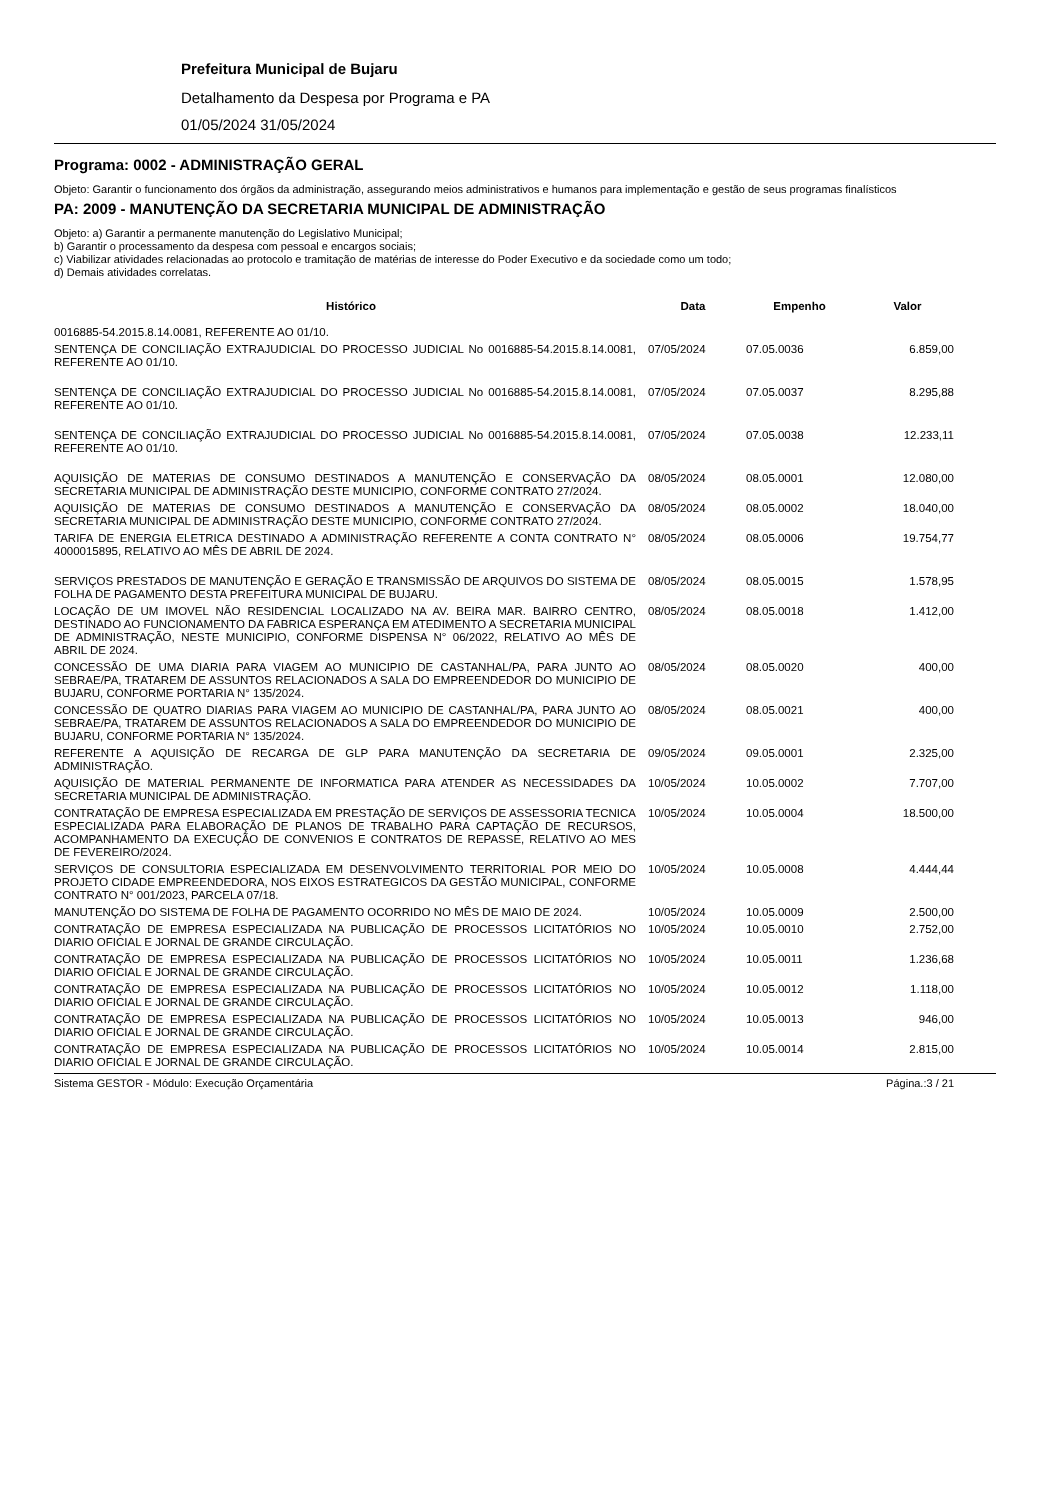Prefeitura Municipal de Bujaru
Detalhamento da Despesa por Programa e PA
01/05/2024 31/05/2024
Programa: 0002 - ADMINISTRAÇÃO GERAL
Objeto: Garantir o funcionamento dos órgãos da administração, assegurando meios administrativos e humanos para implementação e gestão de seus programas finalísticos
PA: 2009 - MANUTENÇÃO DA SECRETARIA MUNICIPAL DE ADMINISTRAÇÃO
Objeto: a) Garantir a permanente manutenção do Legislativo Municipal;
b) Garantir o processamento da despesa com pessoal e encargos sociais;
c) Viabilizar atividades relacionadas ao protocolo e tramitação de matérias de interesse do Poder Executivo e da sociedade como um todo;
d) Demais atividades correlatas.
| Histórico | Data | Empenho | Valor |
| --- | --- | --- | --- |
| 0016885-54.2015.8.14.0081, REFERENTE AO 01/10. | | | |
| SENTENÇA DE CONCILIAÇÃO EXTRAJUDICIAL DO PROCESSO JUDICIAL No 0016885-54.2015.8.14.0081, REFERENTE AO 01/10. | 07/05/2024 | 07.05.0036 | 6.859,00 |
| SENTENÇA DE CONCILIAÇÃO EXTRAJUDICIAL DO PROCESSO JUDICIAL No 0016885-54.2015.8.14.0081, REFERENTE AO 01/10. | 07/05/2024 | 07.05.0037 | 8.295,88 |
| SENTENÇA DE CONCILIAÇÃO EXTRAJUDICIAL DO PROCESSO JUDICIAL No 0016885-54.2015.8.14.0081, REFERENTE AO 01/10. | 07/05/2024 | 07.05.0038 | 12.233,11 |
| AQUISIÇÃO DE MATERIAS DE CONSUMO DESTINADOS A MANUTENÇÃO E CONSERVAÇÃO DA SECRETARIA MUNICIPAL DE ADMINISTRAÇÃO DESTE MUNICIPIO, CONFORME CONTRATO 27/2024. | 08/05/2024 | 08.05.0001 | 12.080,00 |
| AQUISIÇÃO DE MATERIAS DE CONSUMO DESTINADOS A MANUTENÇÃO E CONSERVAÇÃO DA SECRETARIA MUNICIPAL DE ADMINISTRAÇÃO DESTE MUNICIPIO, CONFORME CONTRATO 27/2024. | 08/05/2024 | 08.05.0002 | 18.040,00 |
| TARIFA DE ENERGIA ELETRICA DESTINADO A ADMINISTRAÇÃO REFERENTE A CONTA CONTRATO N° 4000015895, RELATIVO AO MÊS DE ABRIL DE 2024. | 08/05/2024 | 08.05.0006 | 19.754,77 |
| SERVIÇOS PRESTADOS DE MANUTENÇÃO E GERAÇÃO E TRANSMISSÃO DE ARQUIVOS DO SISTEMA DE FOLHA DE PAGAMENTO DESTA PREFEITURA MUNICIPAL DE BUJARU. | 08/05/2024 | 08.05.0015 | 1.578,95 |
| LOCAÇÃO DE UM IMOVEL NÃO RESIDENCIAL LOCALIZADO NA AV. BEIRA MAR. BAIRRO CENTRO, DESTINADO AO FUNCIONAMENTO DA FABRICA ESPERANÇA EM ATEDIMENTO A SECRETARIA MUNICIPAL DE ADMINISTRAÇÃO, NESTE MUNICIPIO, CONFORME DISPENSA N° 06/2022, RELATIVO AO MÊS DE ABRIL DE 2024. | 08/05/2024 | 08.05.0018 | 1.412,00 |
| CONCESSÃO DE UMA DIARIA PARA VIAGEM AO MUNICIPIO DE CASTANHAL/PA, PARA JUNTO AO SEBRAE/PA, TRATAREM DE ASSUNTOS RELACIONADOS A SALA DO EMPREENDEDOR DO MUNICIPIO DE BUJARU, CONFORME PORTARIA N° 135/2024. | 08/05/2024 | 08.05.0020 | 400,00 |
| CONCESSÃO DE QUATRO DIARIAS PARA VIAGEM AO MUNICIPIO DE CASTANHAL/PA, PARA JUNTO AO SEBRAE/PA, TRATAREM DE ASSUNTOS RELACIONADOS A SALA DO EMPREENDEDOR DO MUNICIPIO DE BUJARU, CONFORME PORTARIA N° 135/2024. | 08/05/2024 | 08.05.0021 | 400,00 |
| REFERENTE A AQUISIÇÃO DE RECARGA DE GLP PARA MANUTENÇÃO DA SECRETARIA DE ADMINISTRAÇÃO. | 09/05/2024 | 09.05.0001 | 2.325,00 |
| AQUISIÇÃO DE MATERIAL PERMANENTE DE INFORMATICA PARA ATENDER AS NECESSIDADES DA SECRETARIA MUNICIPAL DE ADMINISTRAÇÃO. | 10/05/2024 | 10.05.0002 | 7.707,00 |
| CONTRATAÇÃO DE EMPRESA ESPECIALIZADA EM PRESTAÇÃO DE SERVIÇOS DE ASSESSORIA TECNICA ESPECIALIZADA PARA ELABORAÇÃO DE PLANOS DE TRABALHO PARA CAPTAÇÃO DE RECURSOS, ACOMPANHAMENTO DA EXECUÇÃO DE CONVENIOS E CONTRATOS DE REPASSE, RELATIVO AO MES DE FEVEREIRO/2024. | 10/05/2024 | 10.05.0004 | 18.500,00 |
| SERVIÇOS DE CONSULTORIA ESPECIALIZADA EM DESENVOLVIMENTO TERRITORIAL POR MEIO DO PROJETO CIDADE EMPREENDEDORA, NOS EIXOS ESTRATEGICOS DA GESTÃO MUNICIPAL, CONFORME CONTRATO N° 001/2023, PARCELA 07/18. | 10/05/2024 | 10.05.0008 | 4.444,44 |
| MANUTENÇÃO DO SISTEMA DE FOLHA DE PAGAMENTO OCORRIDO NO MÊS DE MAIO DE 2024. | 10/05/2024 | 10.05.0009 | 2.500,00 |
| CONTRATAÇÃO DE EMPRESA ESPECIALIZADA NA PUBLICAÇÃO DE PROCESSOS LICITATÓRIOS NO DIARIO OFICIAL E JORNAL DE GRANDE CIRCULAÇÃO. | 10/05/2024 | 10.05.0010 | 2.752,00 |
| CONTRATAÇÃO DE EMPRESA ESPECIALIZADA NA PUBLICAÇÃO DE PROCESSOS LICITATÓRIOS NO DIARIO OFICIAL E JORNAL DE GRANDE CIRCULAÇÃO. | 10/05/2024 | 10.05.0011 | 1.236,68 |
| CONTRATAÇÃO DE EMPRESA ESPECIALIZADA NA PUBLICAÇÃO DE PROCESSOS LICITATÓRIOS NO DIARIO OFICIAL E JORNAL DE GRANDE CIRCULAÇÃO. | 10/05/2024 | 10.05.0012 | 1.118,00 |
| CONTRATAÇÃO DE EMPRESA ESPECIALIZADA NA PUBLICAÇÃO DE PROCESSOS LICITATÓRIOS NO DIARIO OFICIAL E JORNAL DE GRANDE CIRCULAÇÃO. | 10/05/2024 | 10.05.0013 | 946,00 |
| CONTRATAÇÃO DE EMPRESA ESPECIALIZADA NA PUBLICAÇÃO DE PROCESSOS LICITATÓRIOS NO DIARIO OFICIAL E JORNAL DE GRANDE CIRCULAÇÃO. | 10/05/2024 | 10.05.0014 | 2.815,00 |
Sistema GESTOR - Módulo: Execução Orçamentária Página.:3 / 21